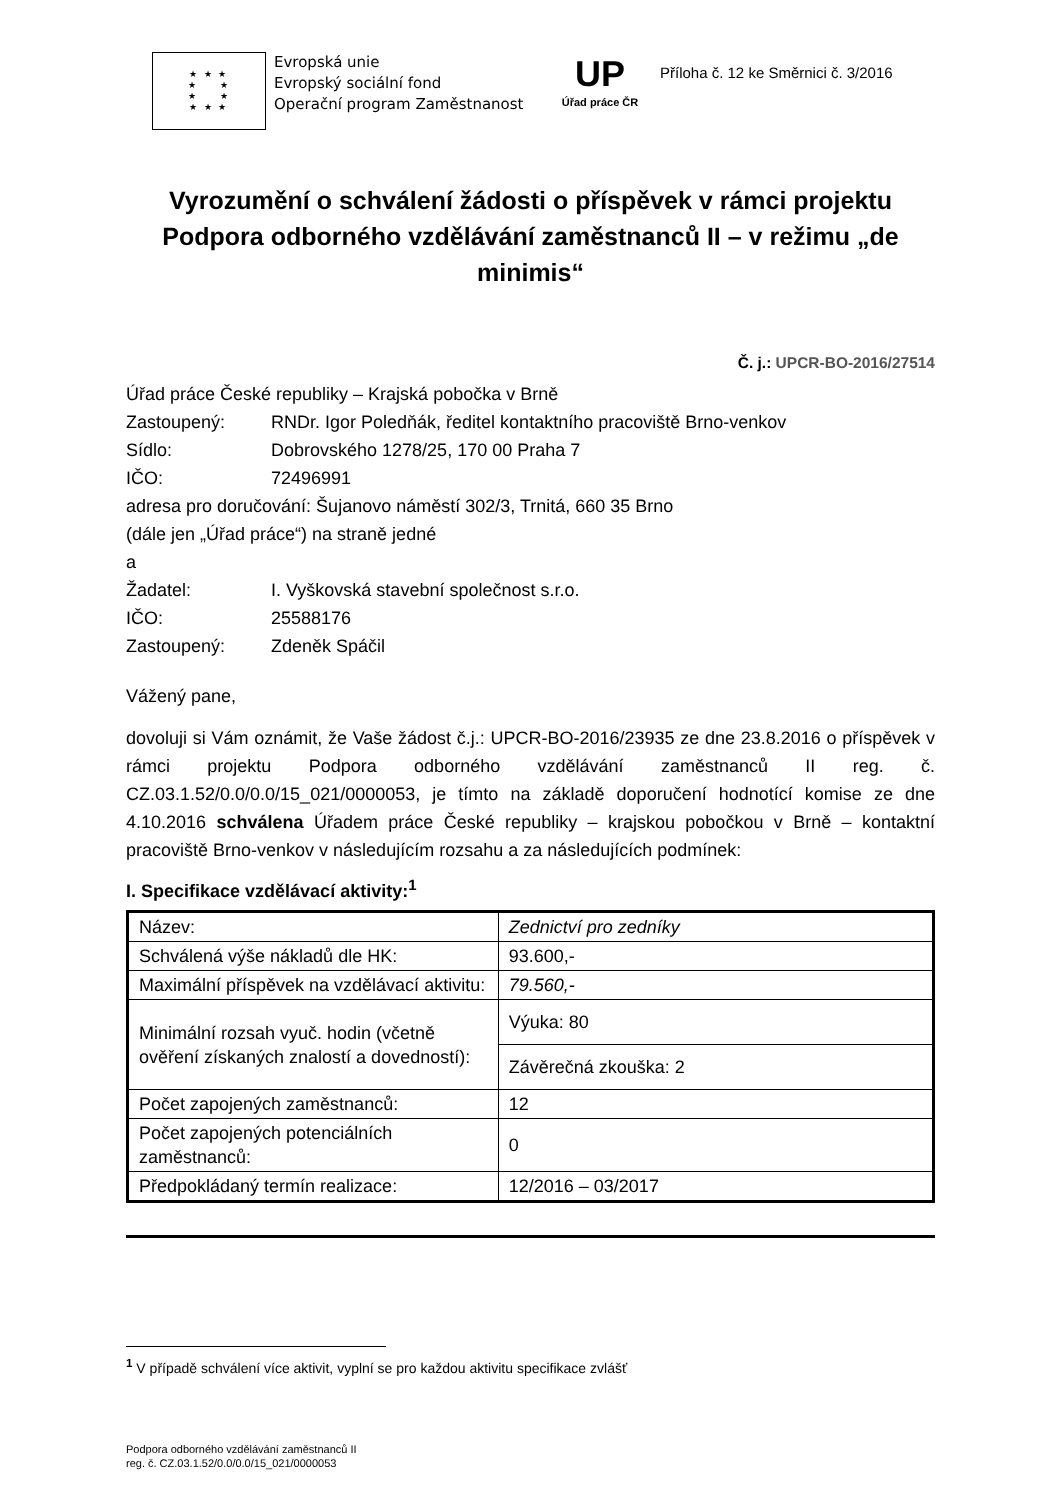★ ★ ★
★ ★
★ ★
★ ★ ★
Evropská unie
Evropský sociální fond
Operační program Zaměstnanost
UP
Úřad práce ČR
Příloha č. 12 ke Směrnici č. 3/2016
Vyrozumění o schválení žádosti o příspěvek v rámci projektu Podpora odborného vzdělávání zaměstnanců II – v režimu „de minimis“
Č. j.: UPCR-BO-2016/27514
Úřad práce České republiky – Krajská pobočka v Brně
Zastoupený: RNDr. Igor Poledňák, ředitel kontaktního pracoviště Brno-venkov
Sídlo: Dobrovského 1278/25, 170 00 Praha 7
IČO: 72496991
adresa pro doručování: Šujanovo náměstí 302/3, Trnitá, 660 35 Brno
(dále jen „Úřad práce“) na straně jedné
a
Žadatel: I. Vyškovská stavební společnost s.r.o.
IČO: 25588176
Zastoupený: Zdeněk Spáčil
Vážený pane,
dovoluji si Vám oznámit, že Vaše žádost č.j.: UPCR-BO-2016/23935 ze dne 23.8.2016 o příspěvek v rámci projektu Podpora odborného vzdělávání zaměstnanců II reg. č. CZ.03.1.52/0.0/0.0/15_021/0000053, je tímto na základě doporučení hodnotící komise ze dne 4.10.2016 schválena Úřadem práce České republiky – krajskou pobočkou v Brně – kontaktní pracoviště Brno-venkov v následujícím rozsahu a za následujících podmínek:
I. Specifikace vzdělávací aktivity:<sup>1</sup>
| Název: | Zednictví pro zedníky |
| Schválená výše nákladů dle HK: | 93.600,- |
| Maximální příspěvek na vzdělávací aktivitu: | 79.560,- |
| Minimální rozsah vyuč. hodin (včetně ověření získaných znalostí a dovedností): | Výuka: 80 |
| | Závěrečná zkouška: 2 |
| Počet zapojených zaměstnanců: | 12 |
| Počet zapojených potenciálních zaměstnanců: | 0 |
| Předpokládaný termín realizace: | 12/2016 – 03/2017 |
<sup>1</sup> V případě schválení více aktivit, vyplní se pro každou aktivitu specifikace zvlášť
Podpora odborného vzdělávání zaměstnanců II
reg. č. CZ.03.1.52/0.0/0.0/15_021/0000053